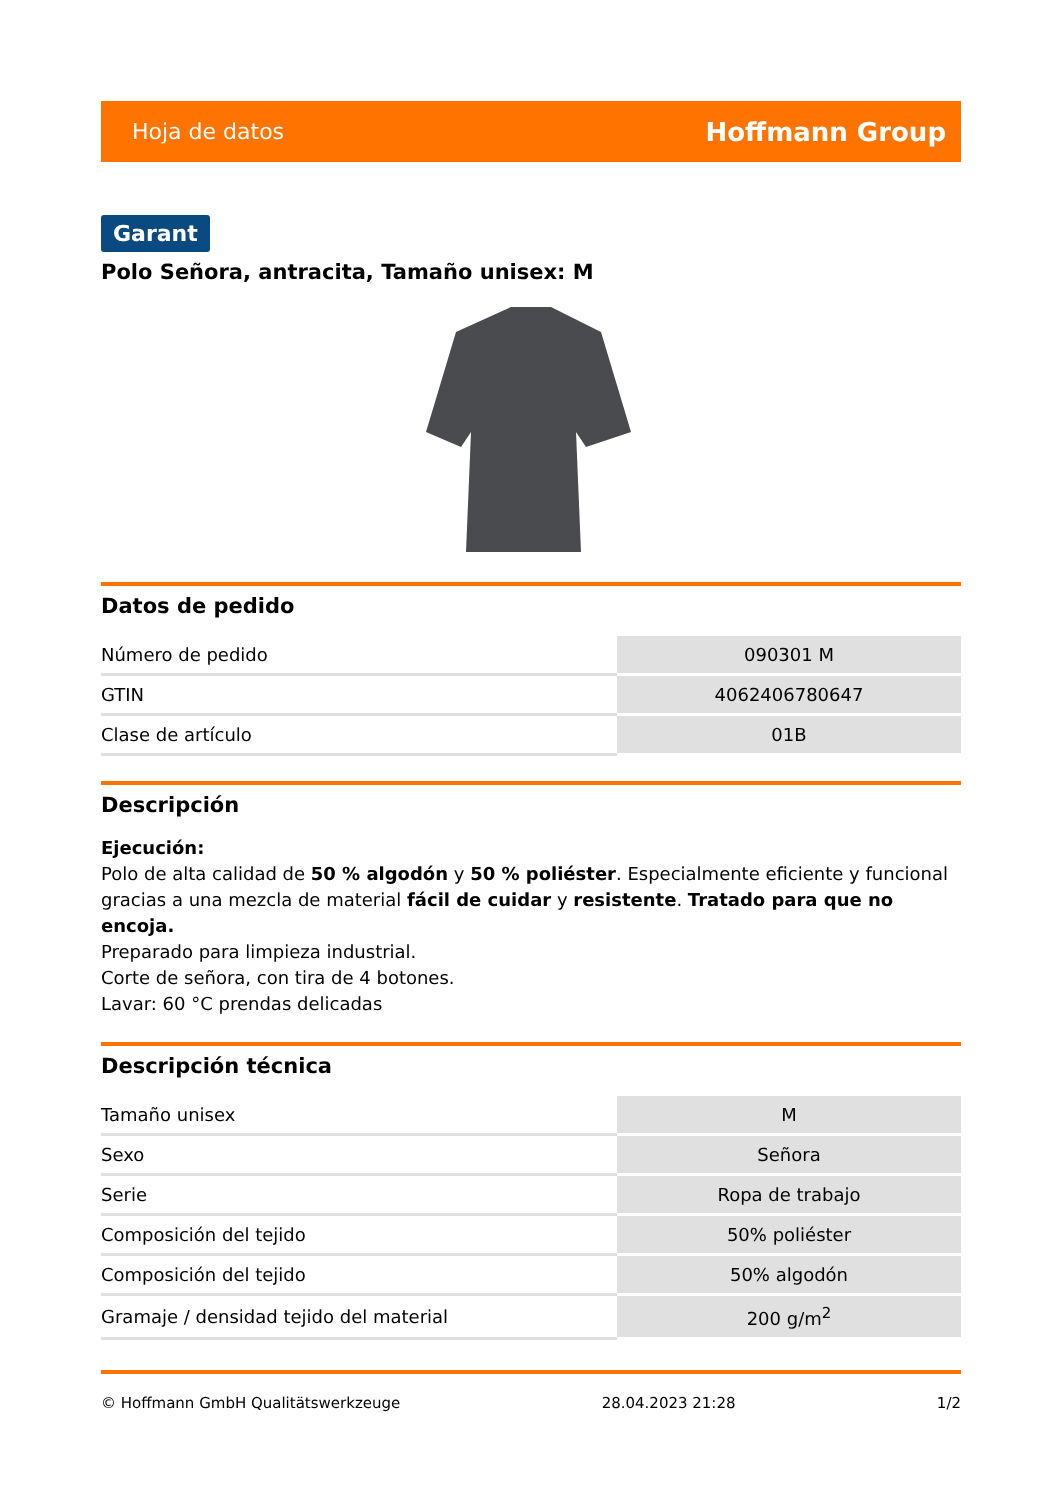Hoja de datos Hoffmann Group
Garant
Polo Señora, antracita, Tamaño unisex: M
Datos de pedido
| Número de pedido | 090301 M |
| GTIN | 4062406780647 |
| Clase de artículo | 01B |
Descripción
Ejecución:
Polo de alta calidad de 50 % algodón y 50 % poliéster. Especialmente eficiente y funcional gracias a una mezcla de material fácil de cuidar y resistente. Tratado para que no encoja.
Preparado para limpieza industrial.
Corte de señora, con tira de 4 botones.
Lavar: 60 °C prendas delicadas
Descripción técnica
| Tamaño unisex | M |
| Sexo | Señora |
| Serie | Ropa de trabajo |
| Composición del tejido | 50% poliéster |
| Composición del tejido | 50% algodón |
| Gramaje / densidad tejido del material | 200 g/m<sup>2</sup> |
© Hoffmann GmbH Qualitätswerkzeuge 28.04.2023 21:28 1/2